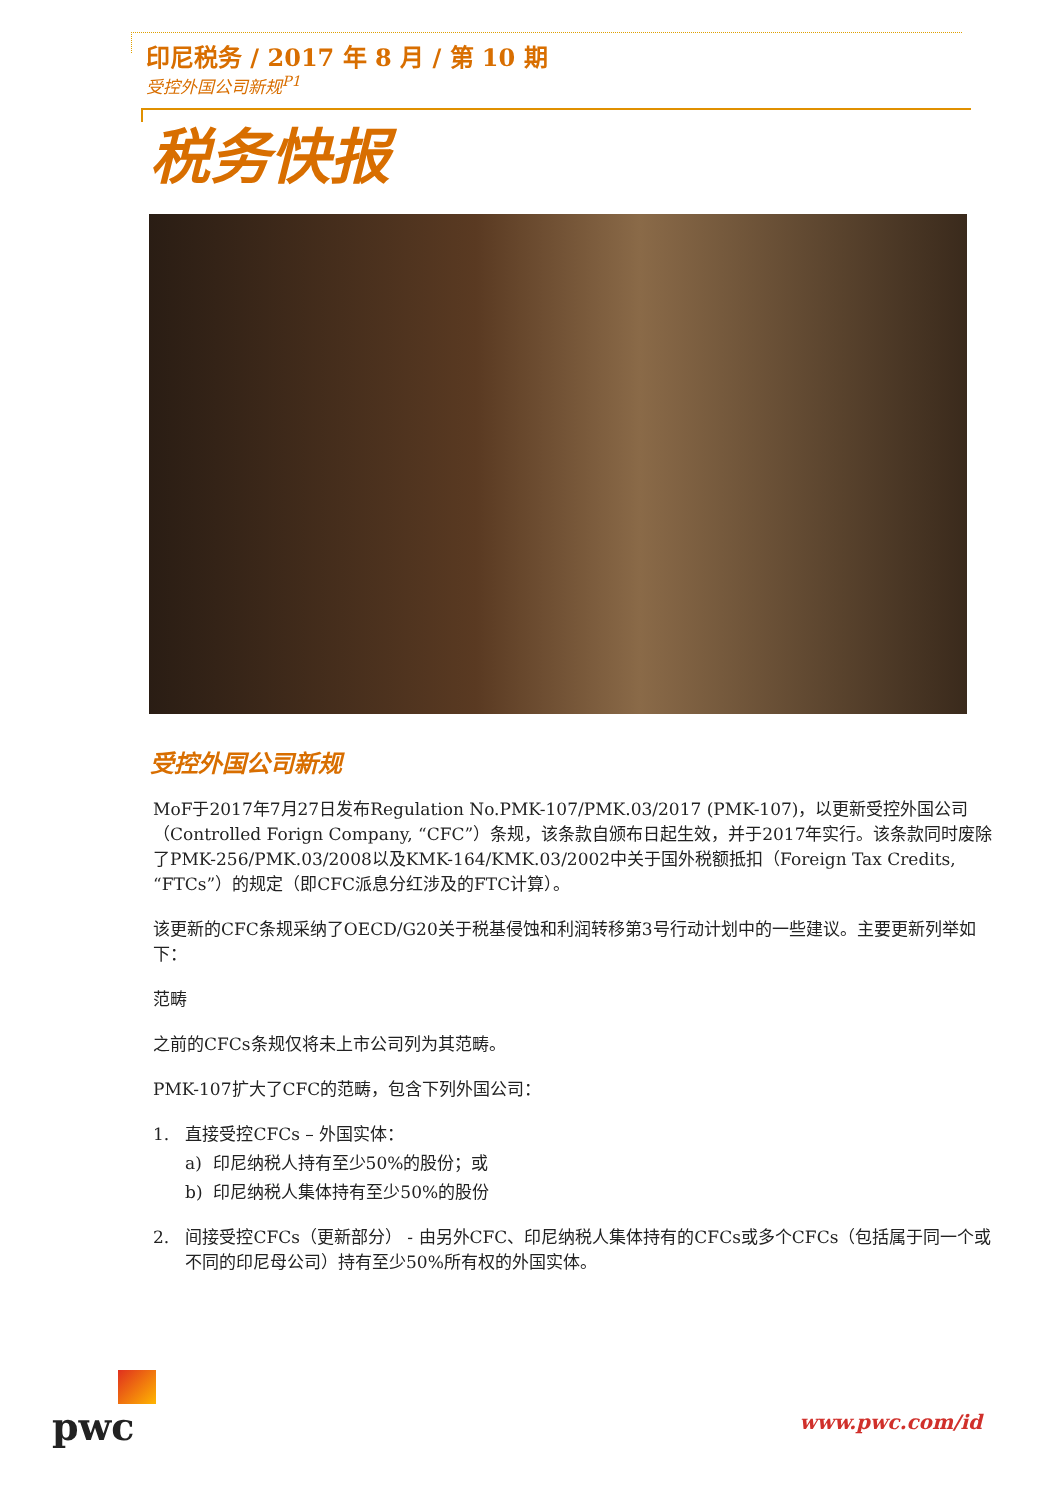印尼税务 / 2017 年 8 月 / 第 10 期
受控外国公司新规<sup>P1</sup>
税务快报
受控外国公司新规
MoF于2017年7月27日发布Regulation No.PMK-107/PMK.03/2017 (PMK-107)，以更新受控外国公司（Controlled Forign Company, “CFC”）条规，该条款自颁布日起生效，并于2017年实行。该条款同时废除了PMK-256/PMK.03/2008以及KMK-164/KMK.03/2002中关于国外税额抵扣（Foreign Tax Credits, “FTCs”）的规定（即CFC派息分红涉及的FTC计算）。
该更新的CFC条规采纳了OECD/G20关于税基侵蚀和利润转移第3号行动计划中的一些建议。主要更新列举如下：
范畴
之前的CFCs条规仅将未上市公司列为其范畴。
PMK-107扩大了CFC的范畴，包含下列外国公司：
1. 直接受控CFCs – 外国实体：
a) 印尼纳税人持有至少50%的股份；或
b) 印尼纳税人集体持有至少50%的股份
2. 间接受控CFCs（更新部分） - 由另外CFC、印尼纳税人集体持有的CFCs或多个CFCs（包括属于同一个或不同的印尼母公司）持有至少50%所有权的外国实体。
pwc
www.pwc.com/id